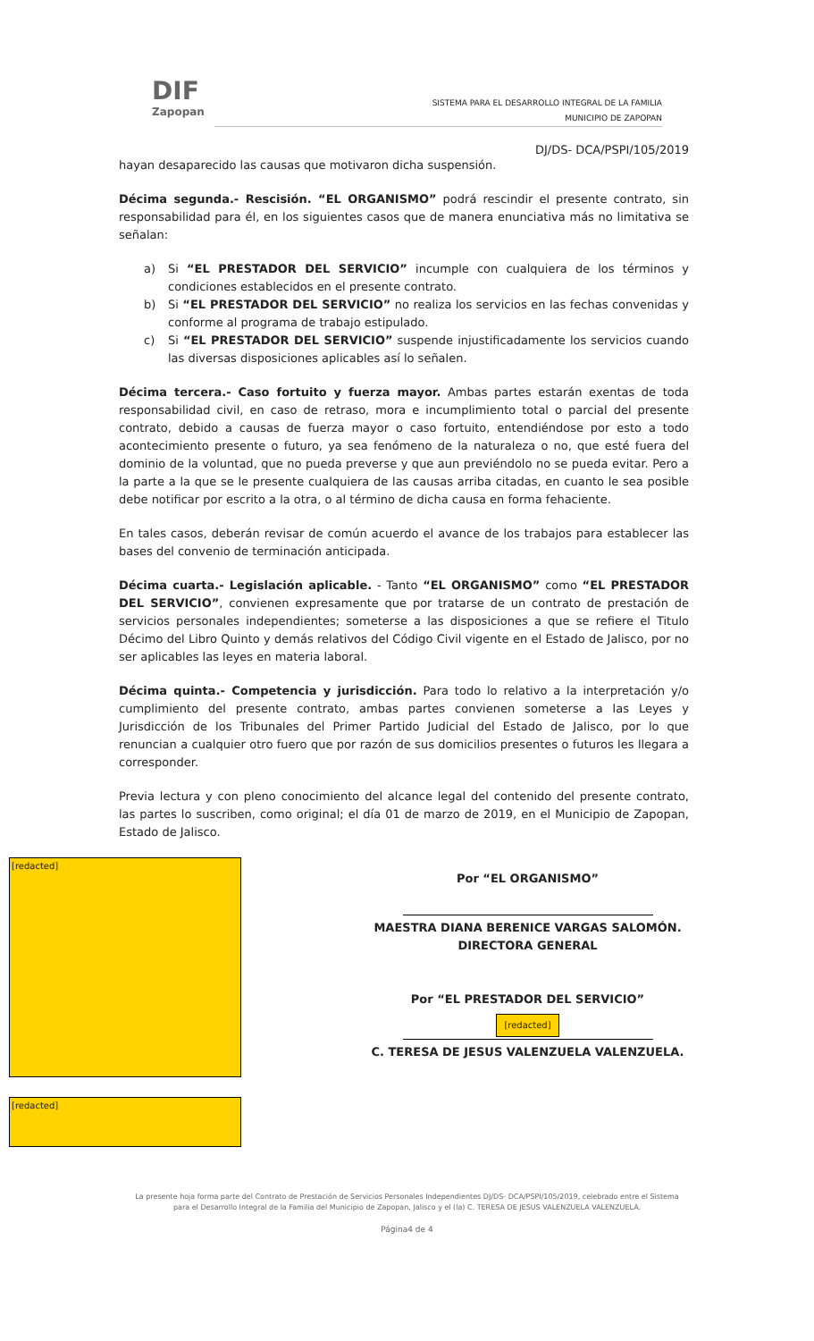DIF
Zapopan
SISTEMA PARA EL DESARROLLO INTEGRAL DE LA FAMILIA
MUNICIPIO DE ZAPOPAN
DJ/DS- DCA/PSPI/105/2019
hayan desaparecido las causas que motivaron dicha suspensión.
Décima segunda.- Rescisión. “EL ORGANISMO” podrá rescindir el presente contrato, sin responsabilidad para él, en los siguientes casos que de manera enunciativa más no limitativa se señalan:
a) Si “EL PRESTADOR DEL SERVICIO” incumple con cualquiera de los términos y condiciones establecidos en el presente contrato.
b) Si “EL PRESTADOR DEL SERVICIO” no realiza los servicios en las fechas convenidas y conforme al programa de trabajo estipulado.
c) Si “EL PRESTADOR DEL SERVICIO” suspende injustificadamente los servicios cuando las diversas disposiciones aplicables así lo señalen.
Décima tercera.- Caso fortuito y fuerza mayor. Ambas partes estarán exentas de toda responsabilidad civil, en caso de retraso, mora e incumplimiento total o parcial del presente contrato, debido a causas de fuerza mayor o caso fortuito, entendiéndose por esto a todo acontecimiento presente o futuro, ya sea fenómeno de la naturaleza o no, que esté fuera del dominio de la voluntad, que no pueda preverse y que aun previéndolo no se pueda evitar. Pero a la parte a la que se le presente cualquiera de las causas arriba citadas, en cuanto le sea posible debe notificar por escrito a la otra, o al término de dicha causa en forma fehaciente.
En tales casos, deberán revisar de común acuerdo el avance de los trabajos para establecer las bases del convenio de terminación anticipada.
Décima cuarta.- Legislación aplicable. - Tanto “EL ORGANISMO” como “EL PRESTADOR DEL SERVICIO”, convienen expresamente que por tratarse de un contrato de prestación de servicios personales independientes; someterse a las disposiciones a que se refiere el Titulo Décimo del Libro Quinto y demás relativos del Código Civil vigente en el Estado de Jalisco, por no ser aplicables las leyes en materia laboral.
Décima quinta.- Competencia y jurisdicción. Para todo lo relativo a la interpretación y/o cumplimiento del presente contrato, ambas partes convienen someterse a las Leyes y Jurisdicción de los Tribunales del Primer Partido Judicial del Estado de Jalisco, por lo que renuncian a cualquier otro fuero que por razón de sus domicilios presentes o futuros les llegara a corresponder.
Previa lectura y con pleno conocimiento del alcance legal del contenido del presente contrato, las partes lo suscriben, como original; el día 01 de marzo de 2019, en el Municipio de Zapopan, Estado de Jalisco.
[redacted]
[redacted]
Por “EL ORGANISMO”
MAESTRA DIANA BERENICE VARGAS SALOMÓN.
DIRECTORA GENERAL
Por “EL PRESTADOR DEL SERVICIO”
[redacted]
C. TERESA DE JESUS VALENZUELA VALENZUELA.
La presente hoja forma parte del Contrato de Prestación de Servicios Personales Independientes DJ/DS- DCA/PSPI/105/2019, celebrado entre el Sistema para el Desarrollo Integral de la Familia del Municipio de Zapopan, Jalisco y el (la) C. TERESA DE JESUS VALENZUELA VALENZUELA.
Página4 de 4